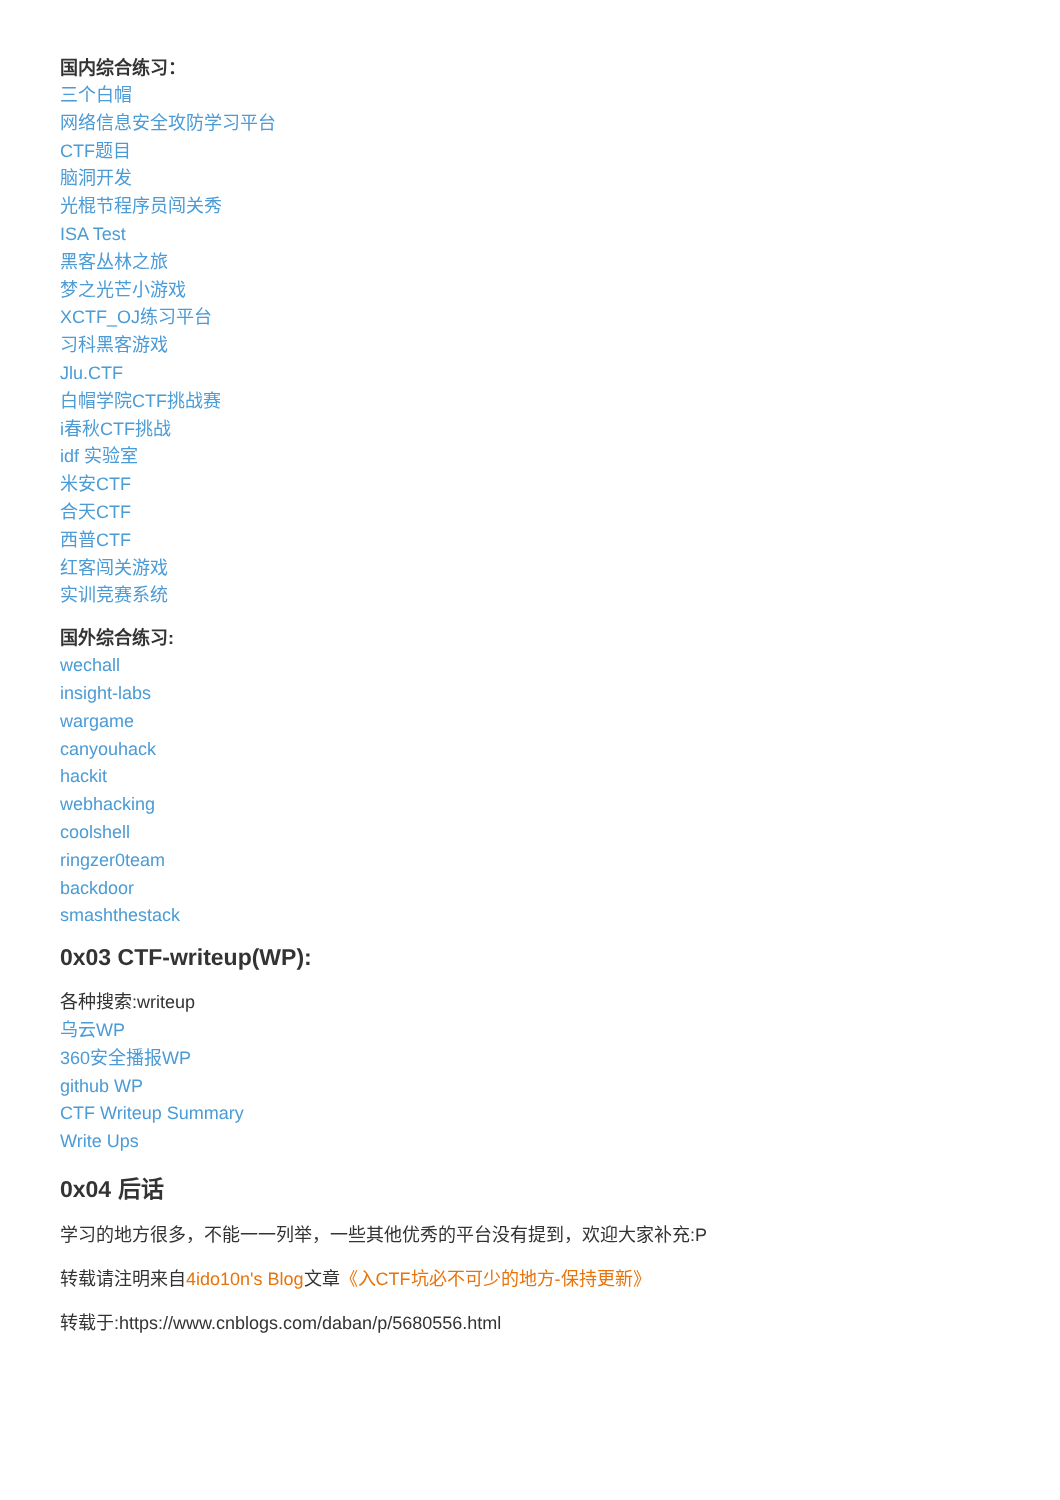国内综合练习：
三个白帽
网络信息安全攻防学习平台
CTF题目
脑洞开发
光棍节程序员闯关秀
ISA Test
黑客丛林之旅
梦之光芒小游戏
XCTF_OJ练习平台
习科黑客游戏
Jlu.CTF
白帽学院CTF挑战赛
i春秋CTF挑战
idf 实验室
米安CTF
合天CTF
西普CTF
红客闯关游戏
实训竞赛系统
国外综合练习:
wechall
insight-labs
wargame
canyouhack
hackit
webhacking
coolshell
ringzer0team
backdoor
smashthestack
0x03 CTF-writeup(WP):
各种搜索:writeup
乌云WP
360安全播报WP
github WP
CTF Writeup Summary
Write Ups
0x04 后话
学习的地方很多，不能一一列举，一些其他优秀的平台没有提到，欢迎大家补充:P
转载请注明来自4ido10n's Blog文章《入CTF坑必不可少的地方-保持更新》
转载于:https://www.cnblogs.com/daban/p/5680556.html